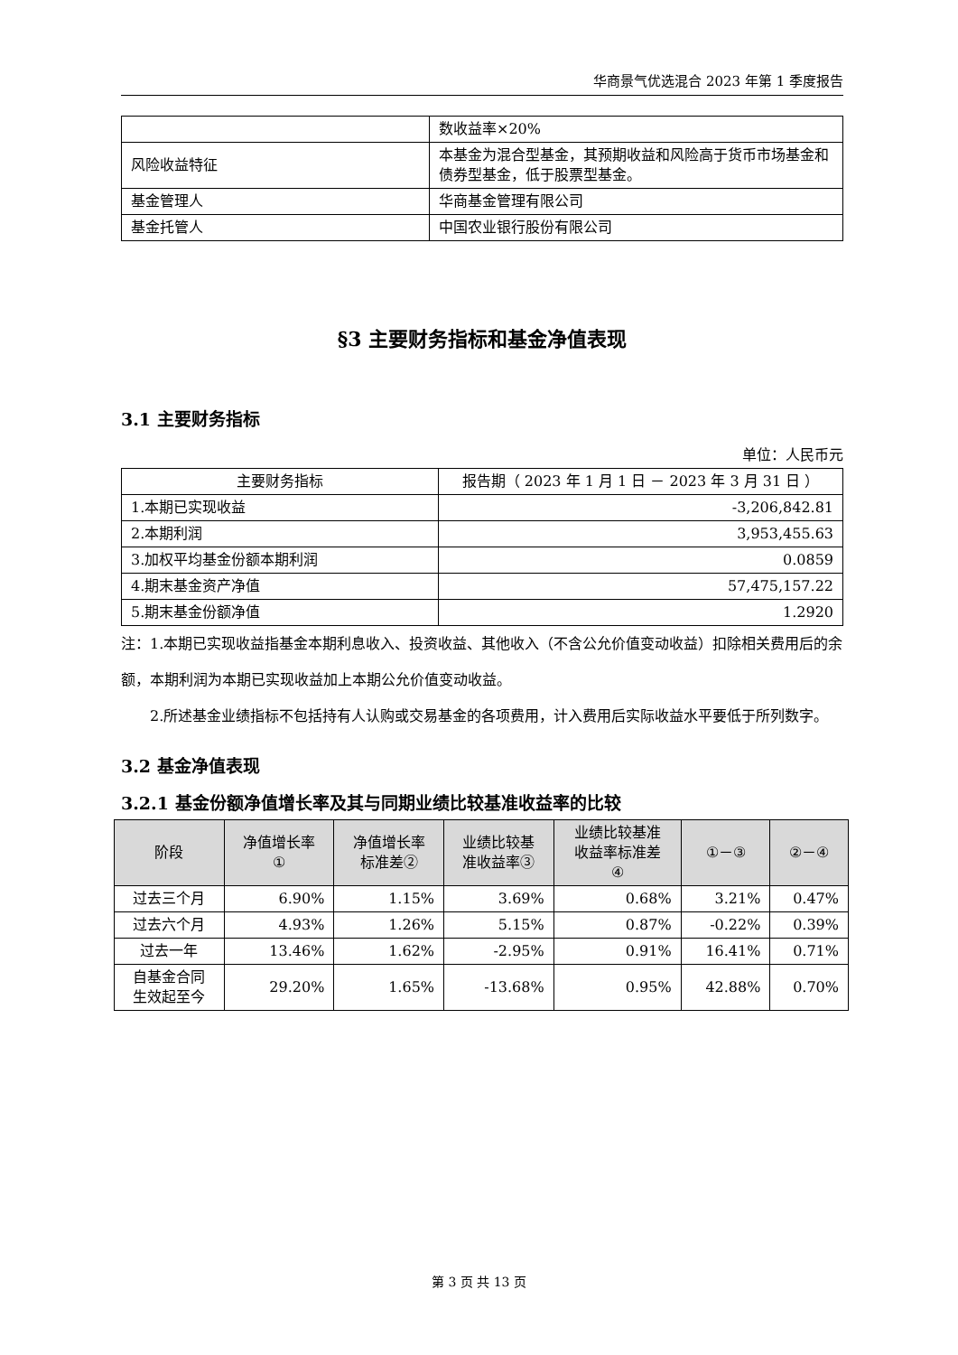华商景气优选混合 2023 年第 1 季度报告
| | 数收益率×20% |
| 风险收益特征 | 本基金为混合型基金，其预期收益和风险高于货币市场基金和债券型基金，低于股票型基金。 |
| 基金管理人 | 华商基金管理有限公司 |
| 基金托管人 | 中国农业银行股份有限公司 |
§3 主要财务指标和基金净值表现
3.1 主要财务指标
单位：人民币元
| 主要财务指标 | 报告期（ 2023 年 1 月 1 日 － 2023 年 3 月 31 日 ） |
| --- | --- |
| 1.本期已实现收益 | -3,206,842.81 |
| 2.本期利润 | 3,953,455.63 |
| 3.加权平均基金份额本期利润 | 0.0859 |
| 4.期末基金资产净值 | 57,475,157.22 |
| 5.期末基金份额净值 | 1.2920 |
注：1.本期已实现收益指基金本期利息收入、投资收益、其他收入（不含公允价值变动收益）扣除相关费用后的余额，本期利润为本期已实现收益加上本期公允价值变动收益。
2.所述基金业绩指标不包括持有人认购或交易基金的各项费用，计入费用后实际收益水平要低于所列数字。
3.2 基金净值表现
3.2.1 基金份额净值增长率及其与同期业绩比较基准收益率的比较
| 阶段 | 净值增长率 ① | 净值增长率 标准差② | 业绩比较基 准收益率③ | 业绩比较基准 收益率标准差 ④ | ①－③ | ②－④ |
| --- | --- | --- | --- | --- | --- | --- |
| 过去三个月 | 6.90% | 1.15% | 3.69% | 0.68% | 3.21% | 0.47% |
| 过去六个月 | 4.93% | 1.26% | 5.15% | 0.87% | -0.22% | 0.39% |
| 过去一年 | 13.46% | 1.62% | -2.95% | 0.91% | 16.41% | 0.71% |
| 自基金合同 生效起至今 | 29.20% | 1.65% | -13.68% | 0.95% | 42.88% | 0.70% |
第 3 页 共 13 页